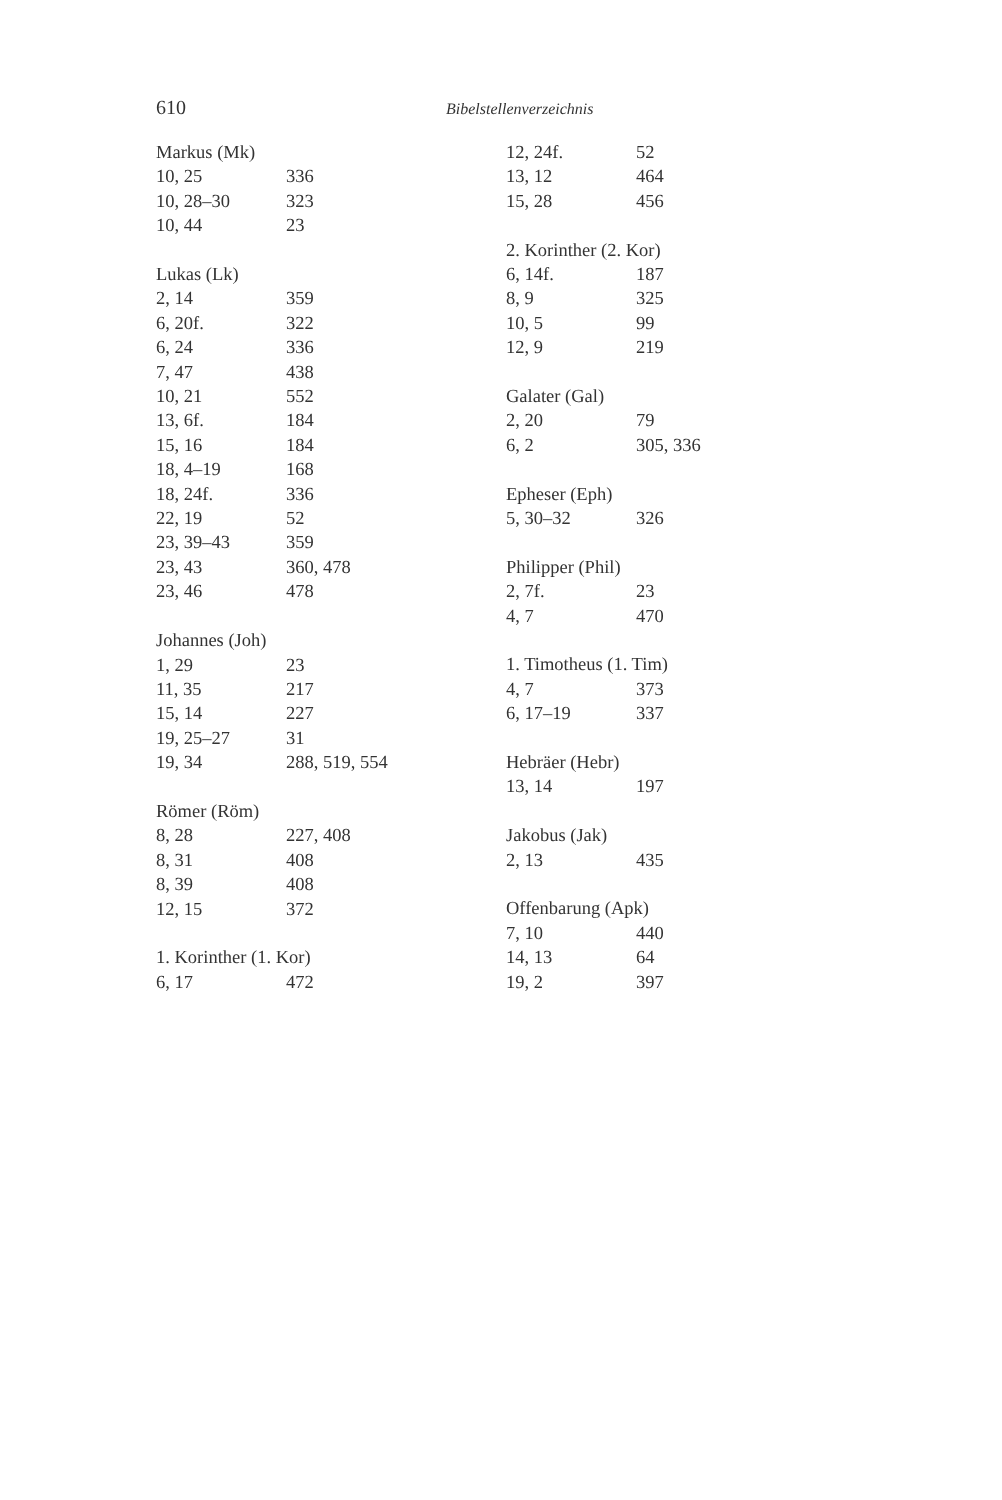610
Bibelstellenverzeichnis
| Markus (Mk) | |
| --- | --- |
| 10, 25 | 336 |
| 10, 28–30 | 323 |
| 10, 44 | 23 |
| Lukas (Lk) | |
| --- | --- |
| 2, 14 | 359 |
| 6, 20f. | 322 |
| 6, 24 | 336 |
| 7, 47 | 438 |
| 10, 21 | 552 |
| 13, 6f. | 184 |
| 15, 16 | 184 |
| 18, 4–19 | 168 |
| 18, 24f. | 336 |
| 22, 19 | 52 |
| 23, 39–43 | 359 |
| 23, 43 | 360, 478 |
| 23, 46 | 478 |
| Johannes (Joh) | |
| --- | --- |
| 1, 29 | 23 |
| 11, 35 | 217 |
| 15, 14 | 227 |
| 19, 25–27 | 31 |
| 19, 34 | 288, 519, 554 |
| Römer (Röm) | |
| --- | --- |
| 8, 28 | 227, 408 |
| 8, 31 | 408 |
| 8, 39 | 408 |
| 12, 15 | 372 |
| 1. Korinther (1. Kor) | |
| --- | --- |
| 6, 17 | 472 |
| 12, 24f. | 52 |
| 13, 12 | 464 |
| 15, 28 | 456 |
| 2. Korinther (2. Kor) | |
| --- | --- |
| 6, 14f. | 187 |
| 8, 9 | 325 |
| 10, 5 | 99 |
| 12, 9 | 219 |
| Galater (Gal) | |
| --- | --- |
| 2, 20 | 79 |
| 6, 2 | 305, 336 |
| Epheser (Eph) | |
| --- | --- |
| 5, 30–32 | 326 |
| Philipper (Phil) | |
| --- | --- |
| 2, 7f. | 23 |
| 4, 7 | 470 |
| 1. Timotheus (1. Tim) | |
| --- | --- |
| 4, 7 | 373 |
| 6, 17–19 | 337 |
| Hebräer (Hebr) | |
| --- | --- |
| 13, 14 | 197 |
| Jakobus (Jak) | |
| --- | --- |
| 2, 13 | 435 |
| Offenbarung (Apk) | |
| --- | --- |
| 7, 10 | 440 |
| 14, 13 | 64 |
| 19, 2 | 397 |